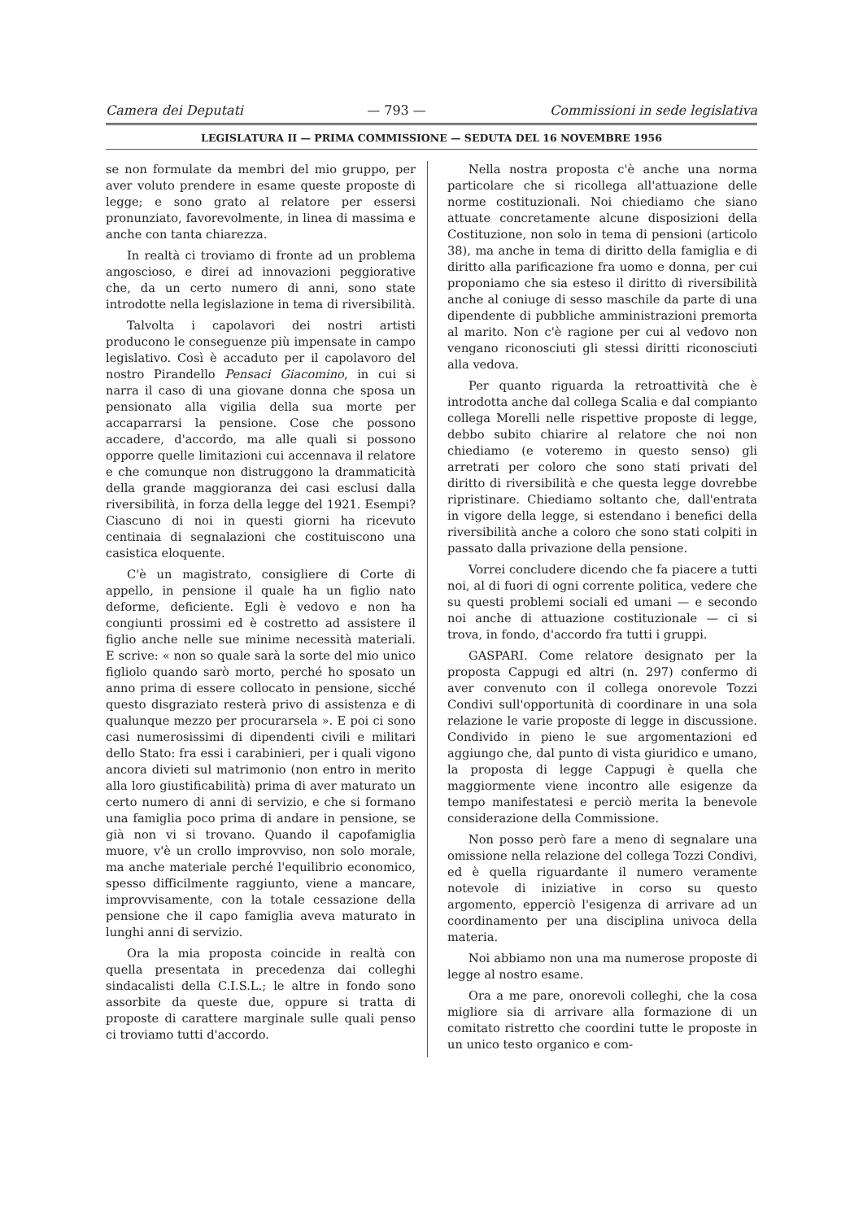Camera dei Deputati — 793 — Commissioni in sede legislativa
LEGISLATURA II — PRIMA COMMISSIONE — SEDUTA DEL 16 NOVEMBRE 1956
se non formulate da membri del mio gruppo, per aver voluto prendere in esame queste proposte di legge; e sono grato al relatore per essersi pronunziato, favorevolmente, in linea di massima e anche con tanta chiarezza.
In realtà ci troviamo di fronte ad un problema angoscioso, e direi ad innovazioni peggiorative che, da un certo numero di anni, sono state introdotte nella legislazione in tema di riversibilità.
Talvolta i capolavori dei nostri artisti producono le conseguenze più impensate in campo legislativo. Così è accaduto per il capolavoro del nostro Pirandello Pensaci Giacomino, in cui si narra il caso di una giovane donna che sposa un pensionato alla vigilia della sua morte per accaparrarsi la pensione. Cose che possono accadere, d'accordo, ma alle quali si possono opporre quelle limitazioni cui accennava il relatore e che comunque non distruggono la drammaticità della grande maggioranza dei casi esclusi dalla riversibilità, in forza della legge del 1921. Esempi? Ciascuno di noi in questi giorni ha ricevuto centinaia di segnalazioni che costituiscono una casistica eloquente.
C'è un magistrato, consigliere di Corte di appello, in pensione il quale ha un figlio nato deforme, deficiente. Egli è vedovo e non ha congiunti prossimi ed è costretto ad assistere il figlio anche nelle sue minime necessità materiali. E scrive: « non so quale sarà la sorte del mio unico figliolo quando sarò morto, perché ho sposato un anno prima di essere collocato in pensione, sicché questo disgraziato resterà privo di assistenza e di qualunque mezzo per procurarsela ». E poi ci sono casi numerosissimi di dipendenti civili e militari dello Stato: fra essi i carabinieri, per i quali vigono ancora divieti sul matrimonio (non entro in merito alla loro giustificabilità) prima di aver maturato un certo numero di anni di servizio, e che si formano una famiglia poco prima di andare in pensione, se già non vi si trovano. Quando il capofamiglia muore, v'è un crollo improvviso, non solo morale, ma anche materiale perché l'equilibrio economico, spesso difficilmente raggiunto, viene a mancare, improvvisamente, con la totale cessazione della pensione che il capo famiglia aveva maturato in lunghi anni di servizio.
Ora la mia proposta coincide in realtà con quella presentata in precedenza dai colleghi sindacalisti della C.I.S.L.; le altre in fondo sono assorbite da queste due, oppure si tratta di proposte di carattere marginale sulle quali penso ci troviamo tutti d'accordo.
Nella nostra proposta c'è anche una norma particolare che si ricollega all'attuazione delle norme costituzionali. Noi chiediamo che siano attuate concretamente alcune disposizioni della Costituzione, non solo in tema di pensioni (articolo 38), ma anche in tema di diritto della famiglia e di diritto alla parificazione fra uomo e donna, per cui proponiamo che sia esteso il diritto di riversibilità anche al coniuge di sesso maschile da parte di una dipendente di pubbliche amministrazioni premorta al marito. Non c'è ragione per cui al vedovo non vengano riconosciuti gli stessi diritti riconosciuti alla vedova.
Per quanto riguarda la retroattività che è introdotta anche dal collega Scalia e dal compianto collega Morelli nelle rispettive proposte di legge, debbo subito chiarire al relatore che noi non chiediamo (e voteremo in questo senso) gli arretrati per coloro che sono stati privati del diritto di riversibilità e che questa legge dovrebbe ripristinare. Chiediamo soltanto che, dall'entrata in vigore della legge, si estendano i benefici della riversibilità anche a coloro che sono stati colpiti in passato dalla privazione della pensione.
Vorrei concludere dicendo che fa piacere a tutti noi, al di fuori di ogni corrente politica, vedere che su questi problemi sociali ed umani — e secondo noi anche di attuazione costituzionale — ci si trova, in fondo, d'accordo fra tutti i gruppi.
GASPARI. Come relatore designato per la proposta Cappugi ed altri (n. 297) confermo di aver convenuto con il collega onorevole Tozzi Condivi sull'opportunità di coordinare in una sola relazione le varie proposte di legge in discussione. Condivido in pieno le sue argomentazioni ed aggiungo che, dal punto di vista giuridico e umano, la proposta di legge Cappugi è quella che maggiormente viene incontro alle esigenze da tempo manifestatesi e perciò merita la benevole considerazione della Commissione.
Non posso però fare a meno di segnalare una omissione nella relazione del collega Tozzi Condivi, ed è quella riguardante il numero veramente notevole di iniziative in corso su questo argomento, epperciò l'esigenza di arrivare ad un coordinamento per una disciplina univoca della materia.
Noi abbiamo non una ma numerose proposte di legge al nostro esame.
Ora a me pare, onorevoli colleghi, che la cosa migliore sia di arrivare alla formazione di un comitato ristretto che coordini tutte le proposte in un unico testo organico e com-